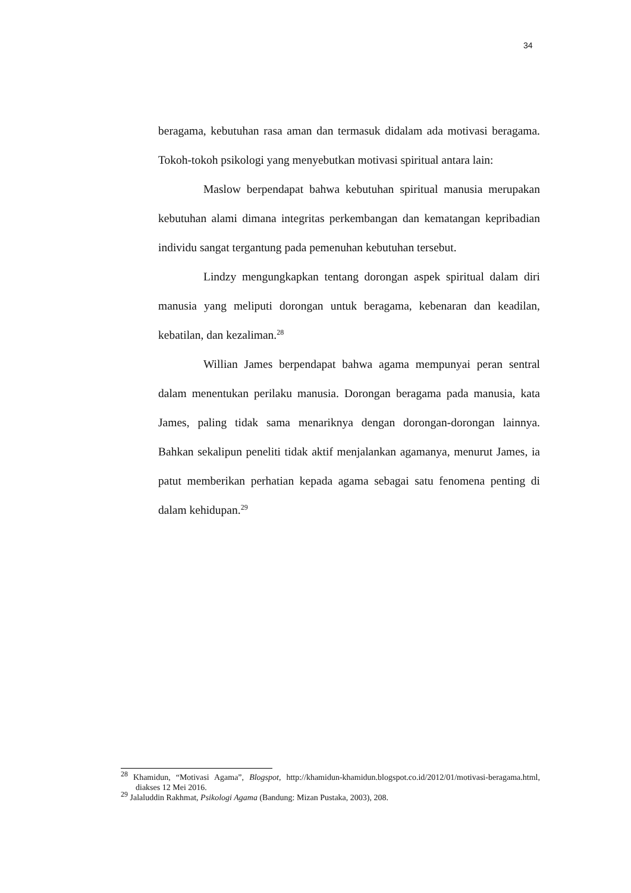34
beragama, kebutuhan rasa aman dan termasuk didalam ada motivasi beragama. Tokoh-tokoh psikologi yang menyebutkan motivasi spiritual antara lain:
Maslow berpendapat bahwa kebutuhan spiritual manusia merupakan kebutuhan alami dimana integritas perkembangan dan kematangan kepribadian individu sangat tergantung pada pemenuhan kebutuhan tersebut.
Lindzy mengungkapkan tentang dorongan aspek spiritual dalam diri manusia yang meliputi dorongan untuk beragama, kebenaran dan keadilan, kebatilan, dan kezaliman.<sup>28</sup>
Willian James berpendapat bahwa agama mempunyai peran sentral dalam menentukan perilaku manusia. Dorongan beragama pada manusia, kata James, paling tidak sama menariknya dengan dorongan-dorongan lainnya. Bahkan sekalipun peneliti tidak aktif menjalankan agamanya, menurut James, ia patut memberikan perhatian kepada agama sebagai satu fenomena penting di dalam kehidupan.<sup>29</sup>
<sup>28</sup> Khamidun, “Motivasi Agama”, Blogspot, http://khamidun-khamidun.blogspot.co.id/2012/01/motivasi-beragama.html, diakses 12 Mei 2016.
<sup>29</sup> Jalaluddin Rakhmat, Psikologi Agama (Bandung: Mizan Pustaka, 2003), 208.